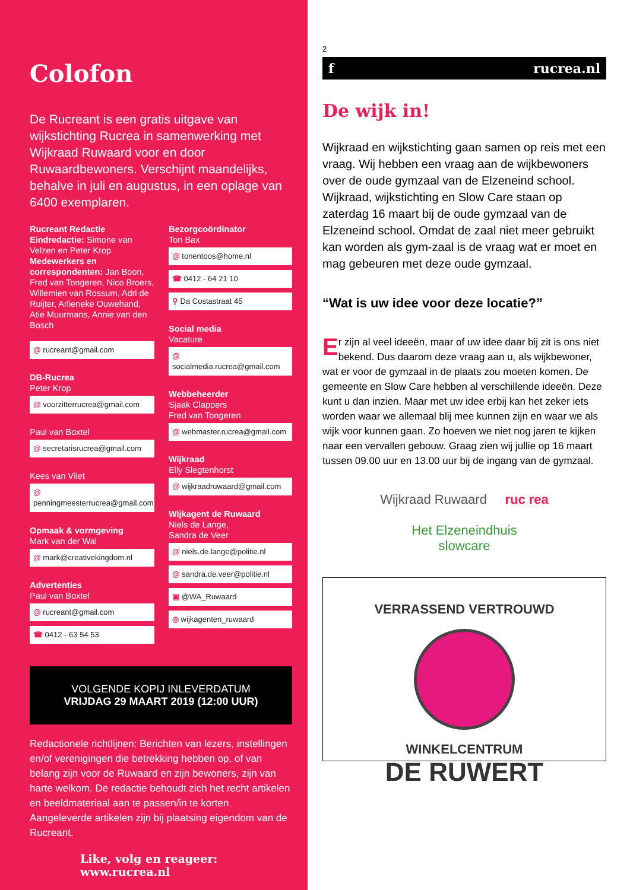Colofon
De Rucreant is een gratis uitgave van wijkstichting Rucrea in samenwerking met Wijkraad Ruwaard voor en door Ruwaardbewoners. Verschijnt maandelijks, behalve in juli en augustus, in een oplage van 6400 exemplaren.
Rucreant Redactie
Eindredactie: Simone van Velzen en Peter Krop
Medewerkers en correspondenten: Jan Boon, Fred van Tongeren, Nico Broers, Willemien van Rossum, Adri de Ruijter, Arlieneke Ouwehand, Atie Muurmans, Annie van den Bosch
@ rucreant@gmail.com
DB-Rucrea
Peter Krop
@ voorzitterrucrea@gmail.com
Paul van Boxtel
@ secretarisrucrea@gmail.com
Kees van Vliet
@ penningmeesterrucrea@gmail.com
Opmaak & vormgeving
Mark van der Wal
@ mark@creativekingdom.nl
Advertenties
Paul van Boxtel
@ rucreant@gmail.com
☎ 0412 - 63 54 53
Bezorgcoördinator
Ton Bax
@ tonentoos@home.nl
☎ 0412 - 64 21 10
⚲ Da Costastraat 45
Social media
Vacature
@ socialmedia.rucrea@gmail.com
Webbeheerder
Sjaak Clappers
Fred van Tongeren
@ webmaster.rucrea@gmail.com
Wijkraad
Elly Slegtenhorst
@ wijkraadruwaard@gmail.com
Wijkagent de Ruwaard
Niels de Lange,
Sandra de Veer
@ niels.de.lange@politie.nl
@ sandra.de.veer@politie.nl
▣ @WA_Ruwaard
◎ wijkagenten_ruwaard
VOLGENDE KOPIJ INLEVERDATUM
VRIJDAG 29 MAART 2019 (12:00 UUR)
Redactionele richtlijnen: Berichten van lezers, instellingen en/of verenigingen die betrekking hebben op, of van belang zijn voor de Ruwaard en zijn bewoners, zijn van harte welkom. De redactie behoudt zich het recht artikelen en beeldmateriaal aan te passen/in te korten. Aangeleverde artikelen zijn bij plaatsing eigendom van de Rucreant.
Like, volg en reageer:
www.rucrea.nl
2
f rucrea.nl
De wijk in!
Wijkraad en wijkstichting gaan samen op reis met een vraag. Wij hebben een vraag aan de wijkbewoners over de oude gymzaal van de Elzeneind school. Wijkraad, wijkstichting en Slow Care staan op zaterdag 16 maart bij de oude gymzaal van de Elzeneind school. Omdat de zaal niet meer gebruikt kan worden als gym-zaal is de vraag wat er moet en mag gebeuren met deze oude gymzaal.
“Wat is uw idee voor deze locatie?”
Er zijn al veel ideeën, maar of uw idee daar bij zit is ons niet bekend. Dus daarom deze vraag aan u, als wijkbewoner, wat er voor de gymzaal in de plaats zou moeten komen. De gemeente en Slow Care hebben al verschillende ideeën. Deze kunt u dan inzien. Maar met uw idee erbij kan het zeker iets worden waar we allemaal blij mee kunnen zijn en waar we als wijk voor kunnen gaan. Zo hoeven we niet nog jaren te kijken naar een vervallen gebouw. Graag zien wij jullie op 16 maart tussen 09.00 uur en 13.00 uur bij de ingang van de gymzaal.
Wijkraad Ruwaard ruc rea
Het Elzeneindhuis
slowcare
VERRASSEND VERTROUWD
WINKELCENTRUM
DE RUWERT